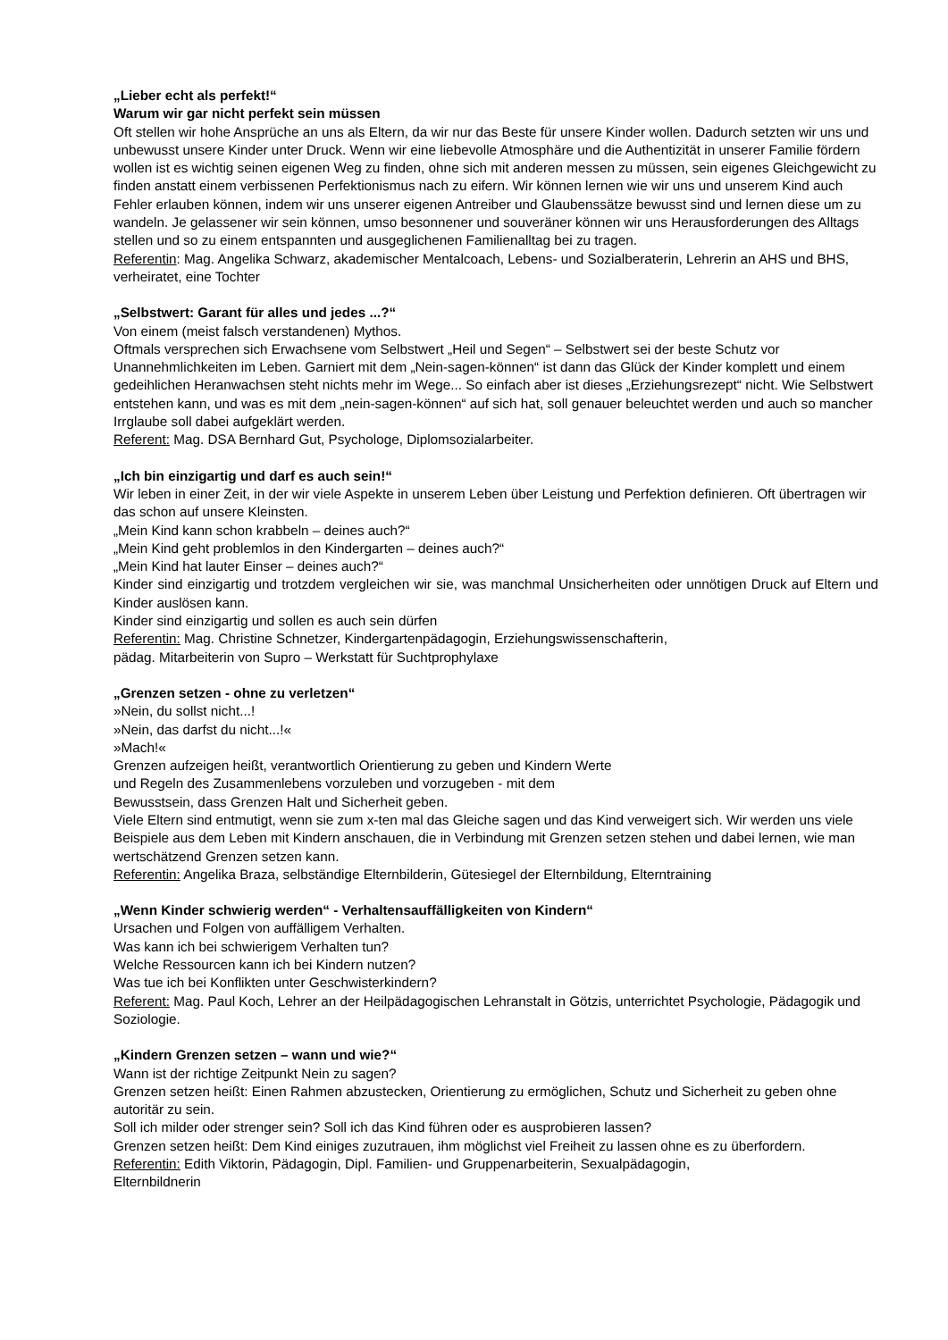„Lieber echt als perfekt!“
Warum wir gar nicht perfekt sein müssen
Oft stellen wir hohe Ansprüche an uns als Eltern, da wir nur das Beste für unsere Kinder wollen. Dadurch setzten wir uns und unbewusst unsere Kinder unter Druck. Wenn wir eine liebevolle Atmosphäre und die Authentizität in unserer Familie fördern wollen ist es wichtig seinen eigenen Weg zu finden, ohne sich mit anderen messen zu müssen, sein eigenes Gleichgewicht zu finden anstatt einem verbissenen Perfektionismus nach zu eifern. Wir können lernen wie wir uns und unserem Kind auch Fehler erlauben können, indem wir uns unserer eigenen Antreiber und Glaubenssätze bewusst sind und lernen diese um zu wandeln. Je gelassener wir sein können, umso besonnener und souveräner können wir uns Herausforderungen des Alltags stellen und so zu einem entspannten und ausgeglichenen Familienalltag bei zu tragen.
Referentin: Mag. Angelika Schwarz, akademischer Mentalcoach, Lebens- und Sozialberaterin, Lehrerin an AHS und BHS, verheiratet, eine Tochter
„Selbstwert: Garant für alles und jedes ...?“
Von einem (meist falsch verstandenen) Mythos.
Oftmals versprechen sich Erwachsene vom Selbstwert „Heil und Segen“ – Selbstwert sei der beste Schutz vor Unannehmlichkeiten im Leben. Garniert mit dem „Nein-sagen-können“ ist dann das Glück der Kinder komplett und einem gedeihlichen Heranwachsen steht nichts mehr im Wege... So einfach aber ist dieses „Erziehungsrezept“ nicht. Wie Selbstwert entstehen kann, und was es mit dem „nein-sagen-können“ auf sich hat, soll genauer beleuchtet werden und auch so mancher Irrglaube soll dabei aufgeklärt werden.
Referent: Mag. DSA Bernhard Gut, Psychologe, Diplomsozialarbeiter.
„Ich bin einzigartig und darf es auch sein!“
Wir leben in einer Zeit, in der wir viele Aspekte in unserem Leben über Leistung und Perfektion definieren. Oft übertragen wir das schon auf unsere Kleinsten.
„Mein Kind kann schon krabbeln – deines auch?“
„Mein Kind geht problemlos in den Kindergarten – deines auch?“
„Mein Kind hat lauter Einser – deines auch?“
Kinder sind einzigartig und trotzdem vergleichen wir sie, was manchmal Unsicherheiten oder unnötigen Druck auf Eltern und Kinder auslösen kann.
Kinder sind einzigartig und sollen es auch sein dürfen
Referentin: Mag. Christine Schnetzer, Kindergartenpädagogin, Erziehungswissenschafterin,
pädag. Mitarbeiterin von Supro – Werkstatt für Suchtprophylaxe
„Grenzen setzen - ohne zu verletzen“
»Nein, du sollst nicht...!
»Nein, das darfst du nicht...!«
»Mach!«
Grenzen aufzeigen heißt, verantwortlich Orientierung zu geben und Kindern Werte
und Regeln des Zusammenlebens vorzuleben und vorzugeben - mit dem
Bewusstsein, dass Grenzen Halt und Sicherheit geben.
Viele Eltern sind entmutigt, wenn sie zum x-ten mal das Gleiche sagen und das Kind verweigert sich. Wir werden uns viele Beispiele aus dem Leben mit Kindern anschauen, die in Verbindung mit Grenzen setzen stehen und dabei lernen, wie man wertschätzend Grenzen setzen kann.
Referentin: Angelika Braza, selbständige Elternbilderin, Gütesiegel der Elternbildung, Elterntraining
„Wenn Kinder schwierig werden“ - Verhaltensauffälligkeiten von Kindern“
Ursachen und Folgen von auffälligem Verhalten.
Was kann ich bei schwierigem Verhalten tun?
Welche Ressourcen kann ich bei Kindern nutzen?
Was tue ich bei Konflikten unter Geschwisterkindern?
Referent: Mag. Paul Koch, Lehrer an der Heilpädagogischen Lehranstalt in Götzis, unterrichtet Psychologie, Pädagogik und Soziologie.
„Kindern Grenzen setzen – wann und wie?“
Wann ist der richtige Zeitpunkt Nein zu sagen?
Grenzen setzen heißt: Einen Rahmen abzustecken, Orientierung zu ermöglichen, Schutz und Sicherheit zu geben ohne autoritär zu sein.
Soll ich milder oder strenger sein? Soll ich das Kind führen oder es ausprobieren lassen?
Grenzen setzen heißt: Dem Kind einiges zuzutrauen, ihm möglichst viel Freiheit zu lassen ohne es zu überfordern.
Referentin: Edith Viktorin, Pädagogin, Dipl. Familien- und Gruppenarbeiterin, Sexualpädagogin,
Elternbildnerin